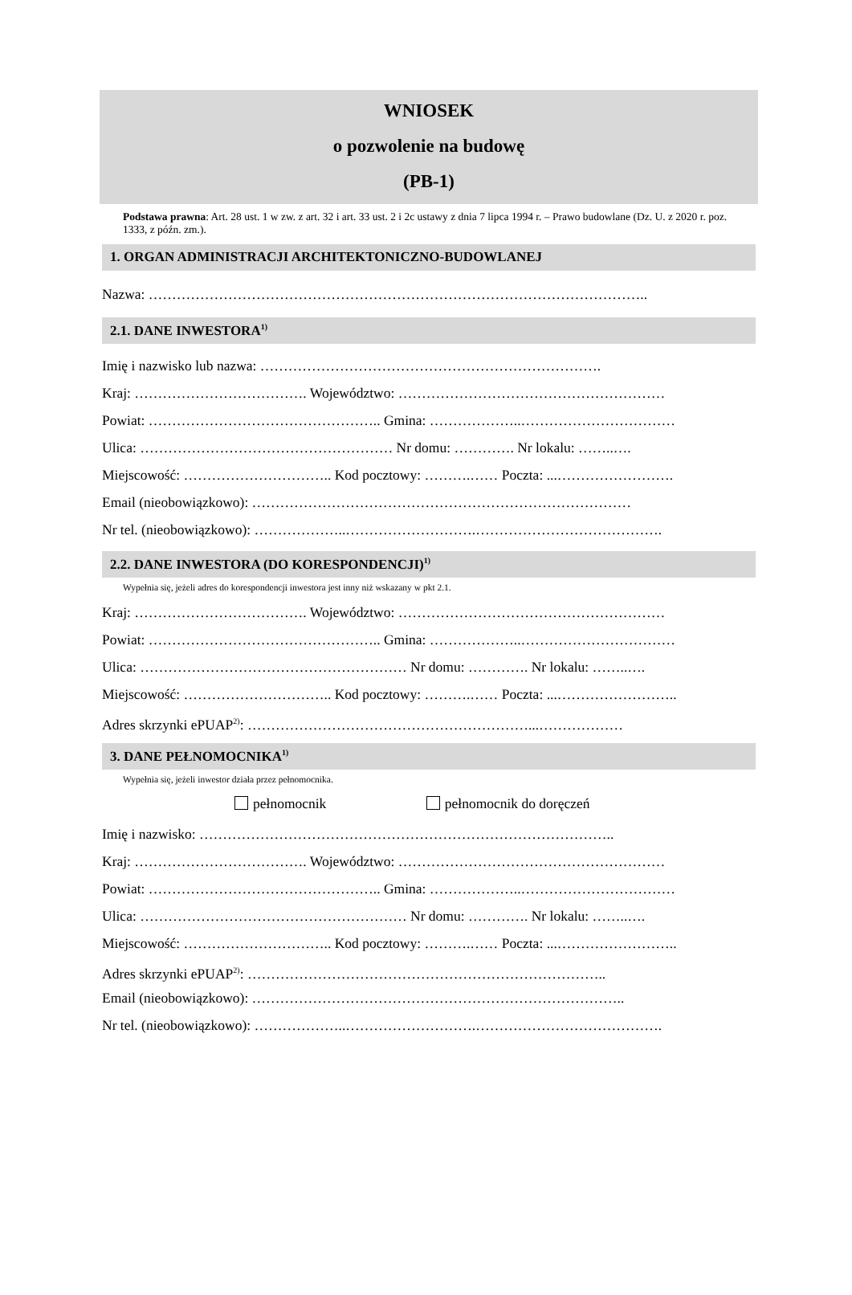WNIOSEK
o pozwolenie na budowę
(PB-1)
Podstawa prawna: Art. 28 ust. 1 w zw. z art. 32 i art. 33 ust. 2 i 2c ustawy z dnia 7 lipca 1994 r. – Prawo budowlane (Dz. U. z 2020 r. poz. 1333, z późn. zm.).
1. ORGAN ADMINISTRACJI ARCHITEKTONICZNO-BUDOWLANEJ
Nazwa: ……………………………………………………………………………………………..
2.1. DANE INWESTORA<sup>1)</sup>
Imię i nazwisko lub nazwa: ……………………………………………………………….
Kraj: ………………………………. Województwo: …………………………………………………
Powiat: ………………………………………….. Gmina: ………………..……………………………
Ulica: ……………………………………………… Nr domu: …………. Nr lokalu: ……..….
Miejscowość: ………………………….. Kod pocztowy: ……….…… Poczta: ...…………………….
Email (nieobowiązkowo): ………………………………………………………………………
Nr tel. (nieobowiązkowo): ………………..……………………….………………………………….
2.2. DANE INWESTORA (DO KORESPONDENCJI)<sup>1)</sup>
Wypełnia się, jeżeli adres do korespondencji inwestora jest inny niż wskazany w pkt 2.1.
Kraj: ………………………………. Województwo: …………………………………………………
Powiat: ………………………………………….. Gmina: ………………..……………………………
Ulica: ………………………………………………… Nr domu: …………. Nr lokalu: ……..….
Miejscowość: ………………………….. Kod pocztowy: ……….…… Poczta: ...……………………..
Adres skrzynki ePUAP<sup>2)</sup>: ……………………………………………………...………………
3. DANE PEŁNOMOCNIKA<sup>1)</sup>
Wypełnia się, jeżeli inwestor działa przez pełnomocnika.
pełnomocnik pełnomocnik do doręczeń
Imię i nazwisko: ……………………………………………………………………………..
Kraj: ………………………………. Województwo: …………………………………………………
Powiat: ………………………………………….. Gmina: ………………..……………………………
Ulica: ………………………………………………… Nr domu: …………. Nr lokalu: ……..….
Miejscowość: ………………………….. Kod pocztowy: ……….…… Poczta: ...……………………..
Adres skrzynki ePUAP<sup>2)</sup>: …………………………………………………………………..
Email (nieobowiązkowo): ……………………………………………………………………..
Nr tel. (nieobowiązkowo): ………………..……………………….………………………………….